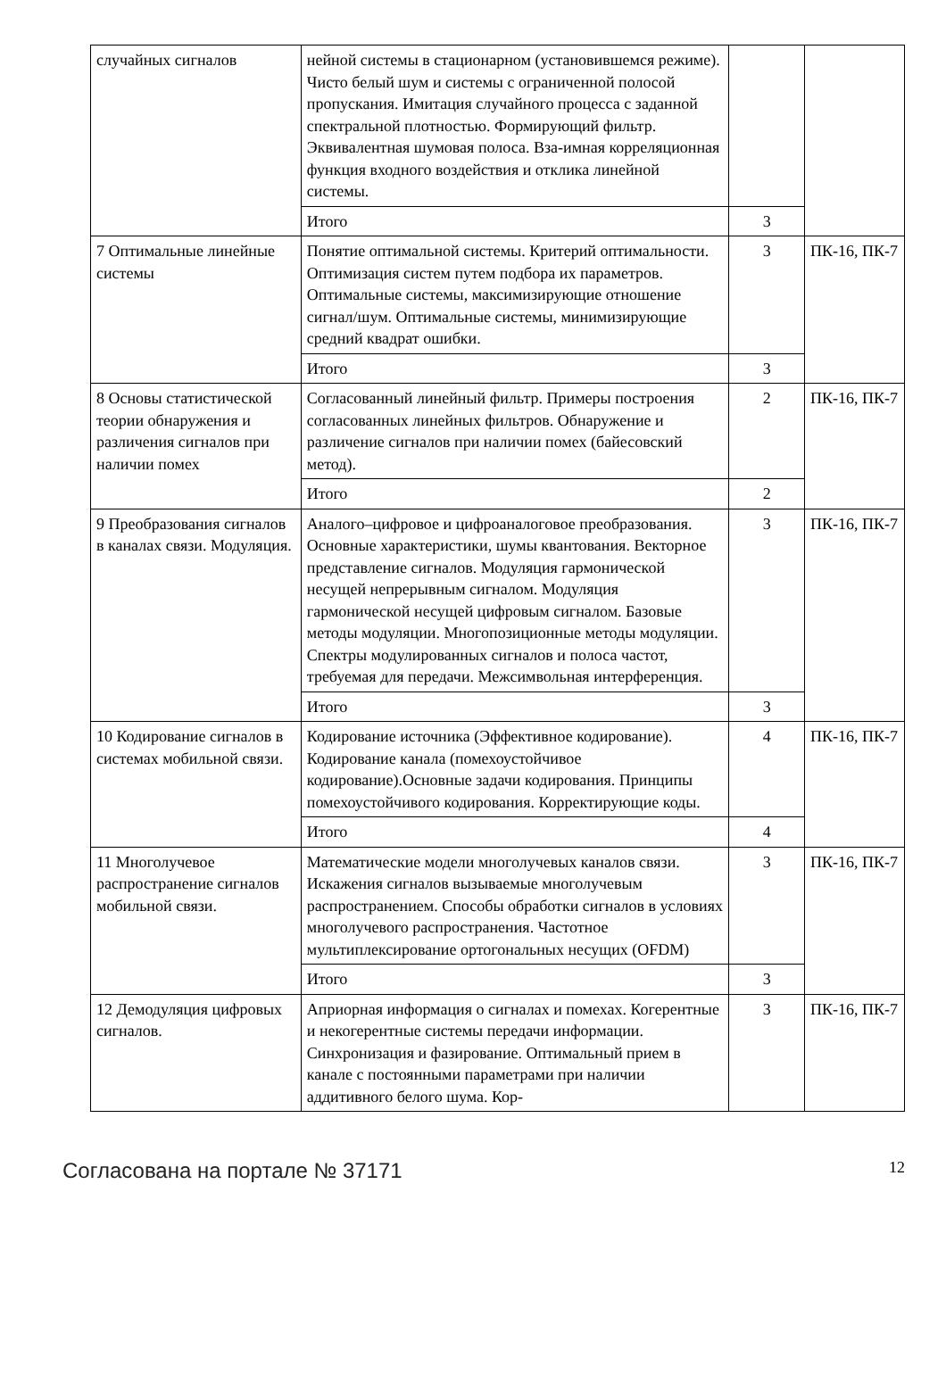| случайных сигналов | нейной системы в стационарном (установившемся режиме). Чисто белый шум и системы с ограниченной полосой пропускания. Имитация случайного процесса с заданной спектральной плотностью. Формирующий фильтр. Эквивалентная шумовая полоса. Вза-имная корреляционная функция входного воздействия и отклика линейной системы. | | |
| | Итого | 3 | |
| 7 Оптимальные линейные системы | Понятие оптимальной системы. Критерий оптимальности. Оптимизация систем путем подбора их параметров. Оптимальные системы, максимизирующие отношение сигнал/шум. Оптимальные системы, минимизирующие средний квадрат ошибки. | 3 | ПК-16, ПК-7 |
| | Итого | 3 | |
| 8 Основы статистической теории обнаружения и различения сигналов при наличии помех | Согласованный линейный фильтр. Примеры построения согласованных линейных фильтров. Обнаружение и различение сигналов при наличии помех (байесовский метод). | 2 | ПК-16, ПК-7 |
| | Итого | 2 | |
| 9 Преобразования сигналов в каналах связи. Модуляция. | Аналого–цифровое и цифроаналоговое преобразования. Основные характеристики, шумы квантования. Векторное представление сигналов. Модуляция гармонической несущей непрерывным сигналом. Модуляция гармонической несущей цифровым сигналом. Базовые методы модуляции. Многопозиционные методы модуляции. Спектры модулированных сигналов и полоса частот, требуемая для передачи. Межсимвольная интерференция. | 3 | ПК-16, ПК-7 |
| | Итого | 3 | |
| 10 Кодирование сигналов в системах мобильной связи. | Кодирование источника (Эффективное кодирование). Кодирование канала (помехоустойчивое кодирование).Основные задачи кодирования. Принципы помехоустойчивого кодирования. Корректирующие коды. | 4 | ПК-16, ПК-7 |
| | Итого | 4 | |
| 11 Многолучевое распространение сигналов мобильной связи. | Математические модели многолучевых каналов связи. Искажения сигналов вызываемые многолучевым распространением. Способы обработки сигналов в условиях многолучевого распространения. Частотное мультиплексирование ортогональных несущих (OFDM) | 3 | ПК-16, ПК-7 |
| | Итого | 3 | |
| 12 Демодуляция цифровых сигналов. | Априорная информация о сигналах и помехах. Когерентные и некогерентные системы передачи информации. Синхронизация и фазирование. Оптимальный прием в канале с постоянными параметрами при наличии аддитивного белого шума. Кор- | 3 | ПК-16, ПК-7 |
Согласована на портале № 37171 12